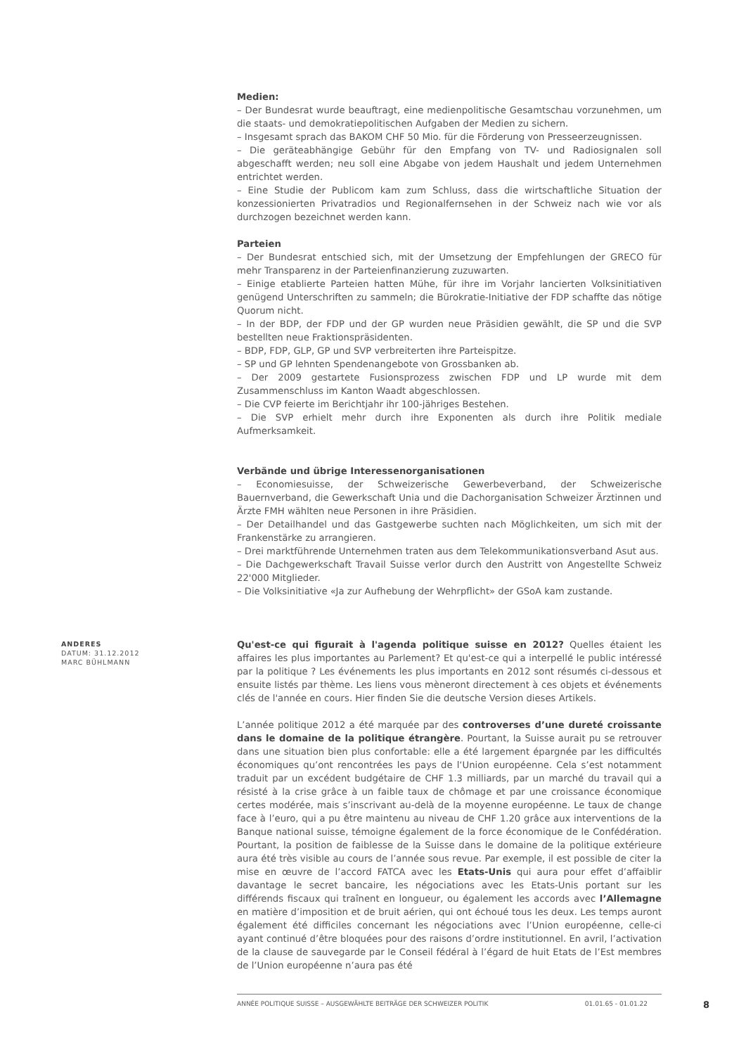Medien:
– Der Bundesrat wurde beauftragt, eine medienpolitische Gesamtschau vorzunehmen, um die staats- und demokratiepolitischen Aufgaben der Medien zu sichern.
– Insgesamt sprach das BAKOM CHF 50 Mio. für die Förderung von Presseerzeugnissen.
– Die geräteabhängige Gebühr für den Empfang von TV- und Radiosignalen soll abgeschafft werden; neu soll eine Abgabe von jedem Haushalt und jedem Unternehmen entrichtet werden.
– Eine Studie der Publicom kam zum Schluss, dass die wirtschaftliche Situation der konzessionierten Privatradios und Regionalfernsehen in der Schweiz nach wie vor als durchzogen bezeichnet werden kann.
Parteien
– Der Bundesrat entschied sich, mit der Umsetzung der Empfehlungen der GRECO für mehr Transparenz in der Parteienfinanzierung zuzuwarten.
– Einige etablierte Parteien hatten Mühe, für ihre im Vorjahr lancierten Volksinitiativen genügend Unterschriften zu sammeln; die Bürokratie-Initiative der FDP schaffte das nötige Quorum nicht.
– In der BDP, der FDP und der GP wurden neue Präsidien gewählt, die SP und die SVP bestellten neue Fraktionspräsidenten.
– BDP, FDP, GLP, GP und SVP verbreiterten ihre Parteispitze.
– SP und GP lehnten Spendenangebote von Grossbanken ab.
– Der 2009 gestartete Fusionsprozess zwischen FDP und LP wurde mit dem Zusammenschluss im Kanton Waadt abgeschlossen.
– Die CVP feierte im Berichtjahr ihr 100-jähriges Bestehen.
– Die SVP erhielt mehr durch ihre Exponenten als durch ihre Politik mediale Aufmerksamkeit.
Verbände und übrige Interessenorganisationen
– Economiesuisse, der Schweizerische Gewerbeverband, der Schweizerische Bauernverband, die Gewerkschaft Unia und die Dachorganisation Schweizer Ärztinnen und Ärzte FMH wählten neue Personen in ihre Präsidien.
– Der Detailhandel und das Gastgewerbe suchten nach Möglichkeiten, um sich mit der Frankenstärke zu arrangieren.
– Drei marktführende Unternehmen traten aus dem Telekommunikationsverband Asut aus.
– Die Dachgewerkschaft Travail Suisse verlor durch den Austritt von Angestellte Schweiz 22'000 Mitglieder.
– Die Volksinitiative «Ja zur Aufhebung der Wehrpflicht» der GSoA kam zustande.
Qu'est-ce qui figurait à l'agenda politique suisse en 2012? Quelles étaient les affaires les plus importantes au Parlement? Et qu'est-ce qui a interpellé le public intéressé par la politique ? Les événements les plus importants en 2012 sont résumés ci-dessous et ensuite listés par thème. Les liens vous mèneront directement à ces objets et événements clés de l'année en cours. Hier finden Sie die deutsche Version dieses Artikels.
L’année politique 2012 a été marquée par des controverses d’une dureté croissante dans le domaine de la politique étrangère. Pourtant, la Suisse aurait pu se retrouver dans une situation bien plus confortable: elle a été largement épargnée par les difficultés économiques qu’ont rencontrées les pays de l‘Union européenne. Cela s’est notamment traduit par un excédent budgétaire de CHF 1.3 milliards, par un marché du travail qui a résisté à la crise grâce à un faible taux de chômage et par une croissance économique certes modérée, mais s’inscrivant au-delà de la moyenne européenne. Le taux de change face à l’euro, qui a pu être maintenu au niveau de CHF 1.20 grâce aux interventions de la Banque national suisse, témoigne également de la force économique de le Confédération. Pourtant, la position de faiblesse de la Suisse dans le domaine de la politique extérieure aura été très visible au cours de l’année sous revue. Par exemple, il est possible de citer la mise en œuvre de l’accord FATCA avec les Etats-Unis qui aura pour effet d’affaiblir davantage le secret bancaire, les négociations avec les Etats-Unis portant sur les différends fiscaux qui traînent en longueur, ou également les accords avec l’Allemagne en matière d’imposition et de bruit aérien, qui ont échoué tous les deux. Les temps auront également été difficiles concernant les négociations avec l’Union européenne, celle-ci ayant continué d’être bloquées pour des raisons d’ordre institutionnel. En avril, l’activation de la clause de sauvegarde par le Conseil fédéral à l’égard de huit Etats de l’Est membres de l’Union européenne n’aura pas été
ANDERES
DATUM: 31.12.2012
MARC BÜHLMANN
ANNÉE POLITIQUE SUISSE – AUSGEWÄHLTE BEITRÄGE DER SCHWEIZER POLITIK 01.01.65 - 01.01.22
8